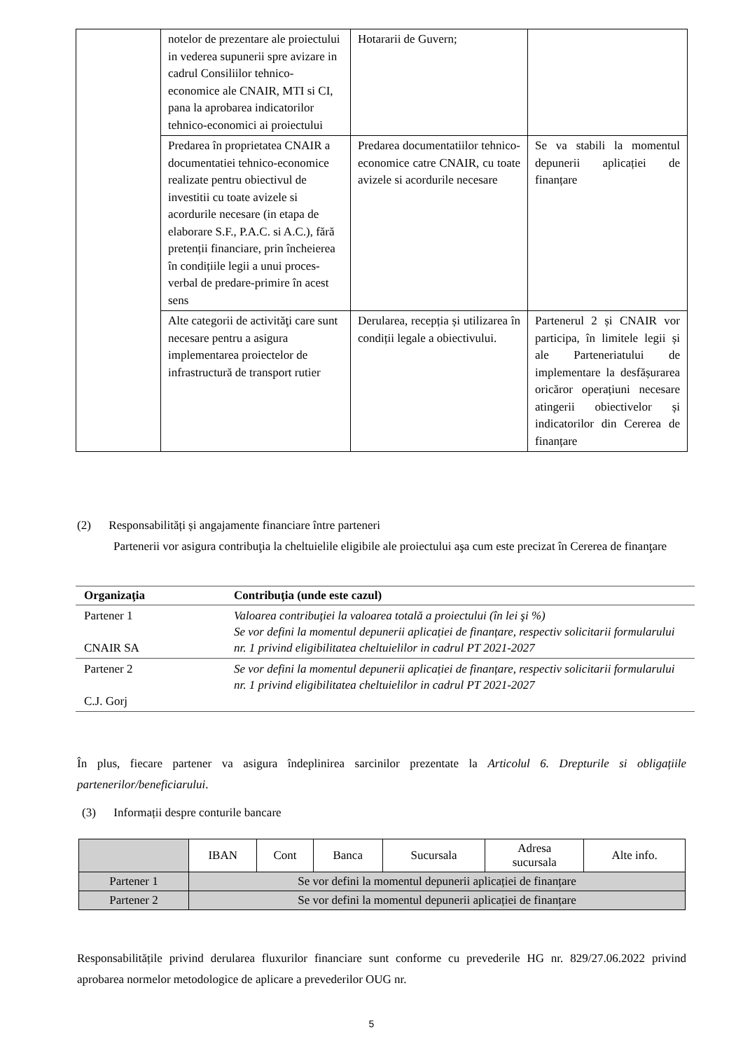| | notelor de prezentare ale proiectului in vederea supunerii spre avizare in cadrul Consiliilor tehnico-economice ale CNAIR, MTI si CI, pana la aprobarea indicatorilor tehnico-economici ai proiectului | Hotararii de Guvern; | |
| | Predarea în proprietatea CNAIR a documentatiei tehnico-economice realizate pentru obiectivul de investitii cu toate avizele si acordurile necesare (in etapa de elaborare S.F., P.A.C. si A.C.), fără pretenții financiare, prin încheierea în condițiile legii a unui proces-verbal de predare-primire în acest sens | Predarea documentatiilor tehnico-economice catre CNAIR, cu toate avizele si acordurile necesare | Se va stabili la momentul depunerii aplicației de finanțare |
| | Alte categorii de activităţi care sunt necesare pentru a asigura implementarea proiectelor de infrastructură de transport rutier | Derularea, recepția și utilizarea în condiții legale a obiectivului. | Partenerul 2 și CNAIR vor participa, în limitele legii și ale Parteneriatului de implementare la desfășurarea oricăror operațiuni necesare atingerii obiectivelor și indicatorilor din Cererea de finanțare |
(2) Responsabilități și angajamente financiare între parteneri
Partenerii vor asigura contribuţia la cheltuielile eligibile ale proiectului aşa cum este precizat în Cererea de finanţare
| Organizaţia | Contribuţia (unde este cazul) |
| --- | --- |
| Partener 1 CNAIR SA | Valoarea contribuţiei la valoarea totală a proiectului (în lei şi %) Se vor defini la momentul depunerii aplicației de finanțare, respectiv solicitarii formularului nr. 1 privind eligibilitatea cheltuielilor in cadrul PT 2021-2027 |
| Partener 2 C.J. Gorj | Se vor defini la momentul depunerii aplicației de finanțare, respectiv solicitarii formularului nr. 1 privind eligibilitatea cheltuielilor in cadrul PT 2021-2027 |
În plus, fiecare partener va asigura îndeplinirea sarcinilor prezentate la Articolul 6. Drepturile si obligațiile partenerilor/beneficiarului.
(3) Informații despre conturile bancare
| | IBAN | Cont | Banca | Sucursala | Adresa sucursala | Alte info. |
| Partener 1 | Se vor defini la momentul depunerii aplicației de finanțare | | | | | |
| Partener 2 | Se vor defini la momentul depunerii aplicației de finanțare | | | | | |
Responsabilitățile privind derularea fluxurilor financiare sunt conforme cu prevederile HG nr. 829/27.06.2022 privind aprobarea normelor metodologice de aplicare a prevederilor OUG nr.
5